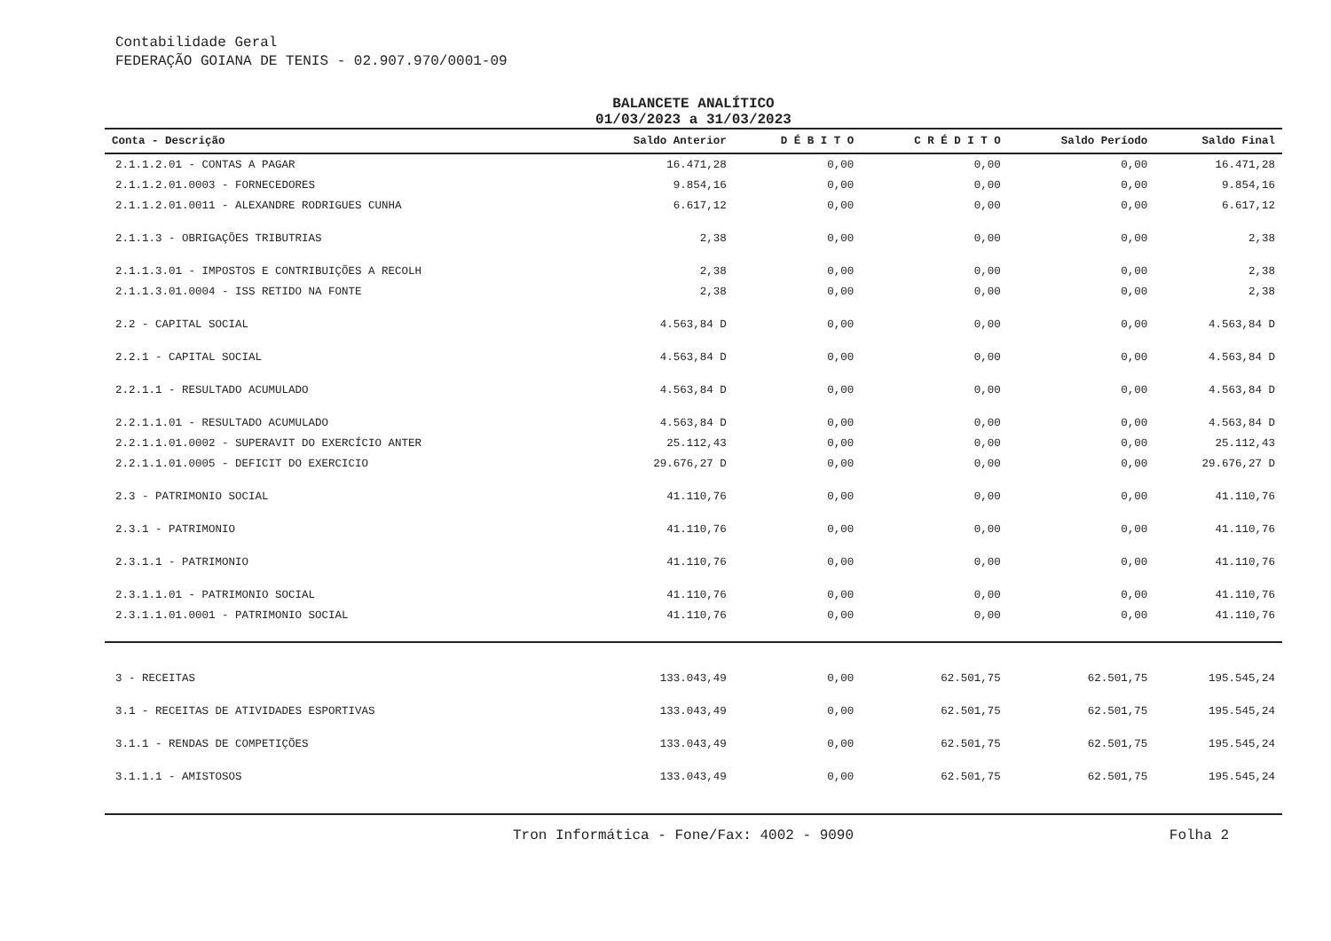Contabilidade Geral
FEDERAÇÃO GOIANA DE TENIS - 02.907.970/0001-09
BALANCETE ANALÍTICO
01/03/2023 a 31/03/2023
| Conta - Descrição | Saldo Anterior | D É B I T O | C R É D I T O | Saldo Período | Saldo Final |
| --- | --- | --- | --- | --- | --- |
| 2.1.1.2.01 - CONTAS A PAGAR | 16.471,28 | 0,00 | 0,00 | 0,00 | 16.471,28 |
| 2.1.1.2.01.0003 - FORNECEDORES | 9.854,16 | 0,00 | 0,00 | 0,00 | 9.854,16 |
| 2.1.1.2.01.0011 - ALEXANDRE RODRIGUES CUNHA | 6.617,12 | 0,00 | 0,00 | 0,00 | 6.617,12 |
| 2.1.1.3 - OBRIGAÇÕES TRIBUTRIAS | 2,38 | 0,00 | 0,00 | 0,00 | 2,38 |
| 2.1.1.3.01 - IMPOSTOS E CONTRIBUIÇÕES A RECOLH | 2,38 | 0,00 | 0,00 | 0,00 | 2,38 |
| 2.1.1.3.01.0004 - ISS RETIDO NA FONTE | 2,38 | 0,00 | 0,00 | 0,00 | 2,38 |
| 2.2 - CAPITAL SOCIAL | 4.563,84 D | 0,00 | 0,00 | 0,00 | 4.563,84 D |
| 2.2.1 - CAPITAL SOCIAL | 4.563,84 D | 0,00 | 0,00 | 0,00 | 4.563,84 D |
| 2.2.1.1 - RESULTADO ACUMULADO | 4.563,84 D | 0,00 | 0,00 | 0,00 | 4.563,84 D |
| 2.2.1.1.01 - RESULTADO ACUMULADO | 4.563,84 D | 0,00 | 0,00 | 0,00 | 4.563,84 D |
| 2.2.1.1.01.0002 - SUPERAVIT DO EXERCÍCIO ANTER | 25.112,43 | 0,00 | 0,00 | 0,00 | 25.112,43 |
| 2.2.1.1.01.0005 - DEFICIT DO EXERCICIO | 29.676,27 D | 0,00 | 0,00 | 0,00 | 29.676,27 D |
| 2.3 - PATRIMONIO SOCIAL | 41.110,76 | 0,00 | 0,00 | 0,00 | 41.110,76 |
| 2.3.1 - PATRIMONIO | 41.110,76 | 0,00 | 0,00 | 0,00 | 41.110,76 |
| 2.3.1.1 - PATRIMONIO | 41.110,76 | 0,00 | 0,00 | 0,00 | 41.110,76 |
| 2.3.1.1.01 - PATRIMONIO SOCIAL | 41.110,76 | 0,00 | 0,00 | 0,00 | 41.110,76 |
| 2.3.1.1.01.0001 - PATRIMONIO SOCIAL | 41.110,76 | 0,00 | 0,00 | 0,00 | 41.110,76 |
| 3 - RECEITAS | 133.043,49 | 0,00 | 62.501,75 | 62.501,75 | 195.545,24 |
| 3.1 - RECEITAS DE ATIVIDADES ESPORTIVAS | 133.043,49 | 0,00 | 62.501,75 | 62.501,75 | 195.545,24 |
| 3.1.1 - RENDAS DE COMPETIÇÕES | 133.043,49 | 0,00 | 62.501,75 | 62.501,75 | 195.545,24 |
| 3.1.1.1 - AMISTOSOS | 133.043,49 | 0,00 | 62.501,75 | 62.501,75 | 195.545,24 |
Tron Informática - Fone/Fax: 4002 - 9090 Folha 2